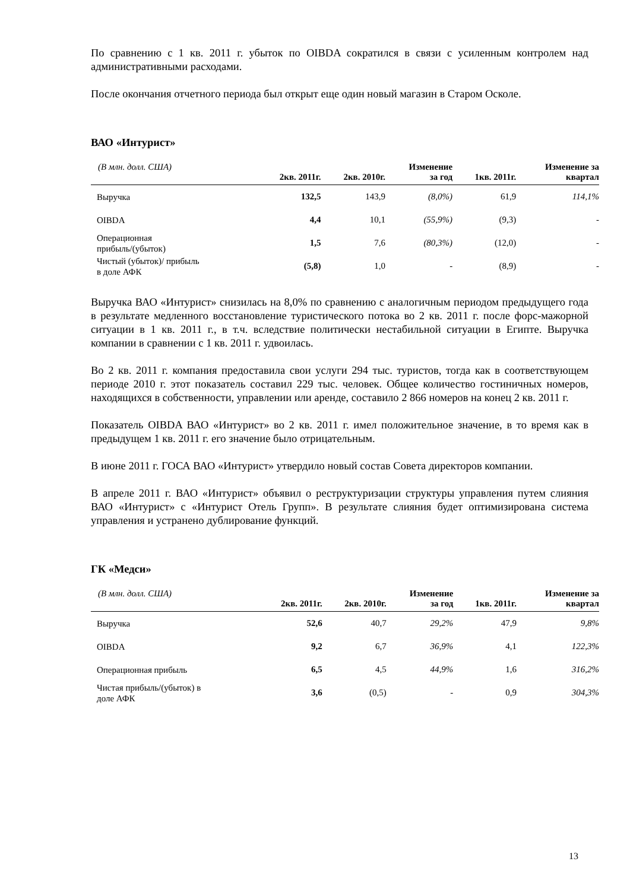По сравнению с 1 кв. 2011 г. убыток по OIBDA сократился в связи с усиленным контролем над административными расходами.
После окончания отчетного периода был открыт еще один новый магазин в Старом Осколе.
ВАО «Интурист»
| (В млн. долл. США) | 2кв. 2011г. | 2кв. 2010г. | Изменение за год | 1кв. 2011г. | Изменение за квартал |
| --- | --- | --- | --- | --- | --- |
| Выручка | 132,5 | 143,9 | (8,0%) | 61,9 | 114,1% |
| OIBDA | 4,4 | 10,1 | (55,9%) | (9,3) | - |
| Операционная прибыль/(убыток) | 1,5 | 7,6 | (80,3%) | (12,0) | - |
| Чистый (убыток)/ прибыль в доле АФК | (5,8) | 1,0 | - | (8,9) | - |
Выручка ВАО «Интурист» снизилась на 8,0% по сравнению с аналогичным периодом предыдущего года в результате медленного восстановление туристического потока во 2 кв. 2011 г. после форс-мажорной ситуации в 1 кв. 2011 г., в т.ч. вследствие политически нестабильной ситуации в Египте. Выручка компании в сравнении с 1 кв. 2011 г. удвоилась.
Во 2 кв. 2011 г. компания предоставила свои услуги 294 тыс. туристов, тогда как в соответствующем периоде 2010 г. этот показатель составил 229 тыс. человек. Общее количество гостиничных номеров, находящихся в собственности, управлении или аренде, составило 2 866 номеров на конец 2 кв. 2011 г.
Показатель OIBDA ВАО «Интурист» во 2 кв. 2011 г. имел положительное значение, в то время как в предыдущем 1 кв. 2011 г. его значение было отрицательным.
В июне 2011 г. ГОСА ВАО «Интурист» утвердило новый состав Совета директоров компании.
В апреле 2011 г. ВАО «Интурист» объявил о реструктуризации структуры управления путем слияния ВАО «Интурист» с «Интурист Отель Групп». В результате слияния будет оптимизирована система управления и устранено дублирование функций.
ГК «Медси»
| (В млн. долл. США) | 2кв. 2011г. | 2кв. 2010г. | Изменение за год | 1кв. 2011г. | Изменение за квартал |
| --- | --- | --- | --- | --- | --- |
| Выручка | 52,6 | 40,7 | 29,2% | 47,9 | 9,8% |
| OIBDA | 9,2 | 6,7 | 36,9% | 4,1 | 122,3% |
| Операционная прибыль | 6,5 | 4,5 | 44,9% | 1,6 | 316,2% |
| Чистая прибыль/(убыток) в доле АФК | 3,6 | (0,5) | - | 0,9 | 304,3% |
13